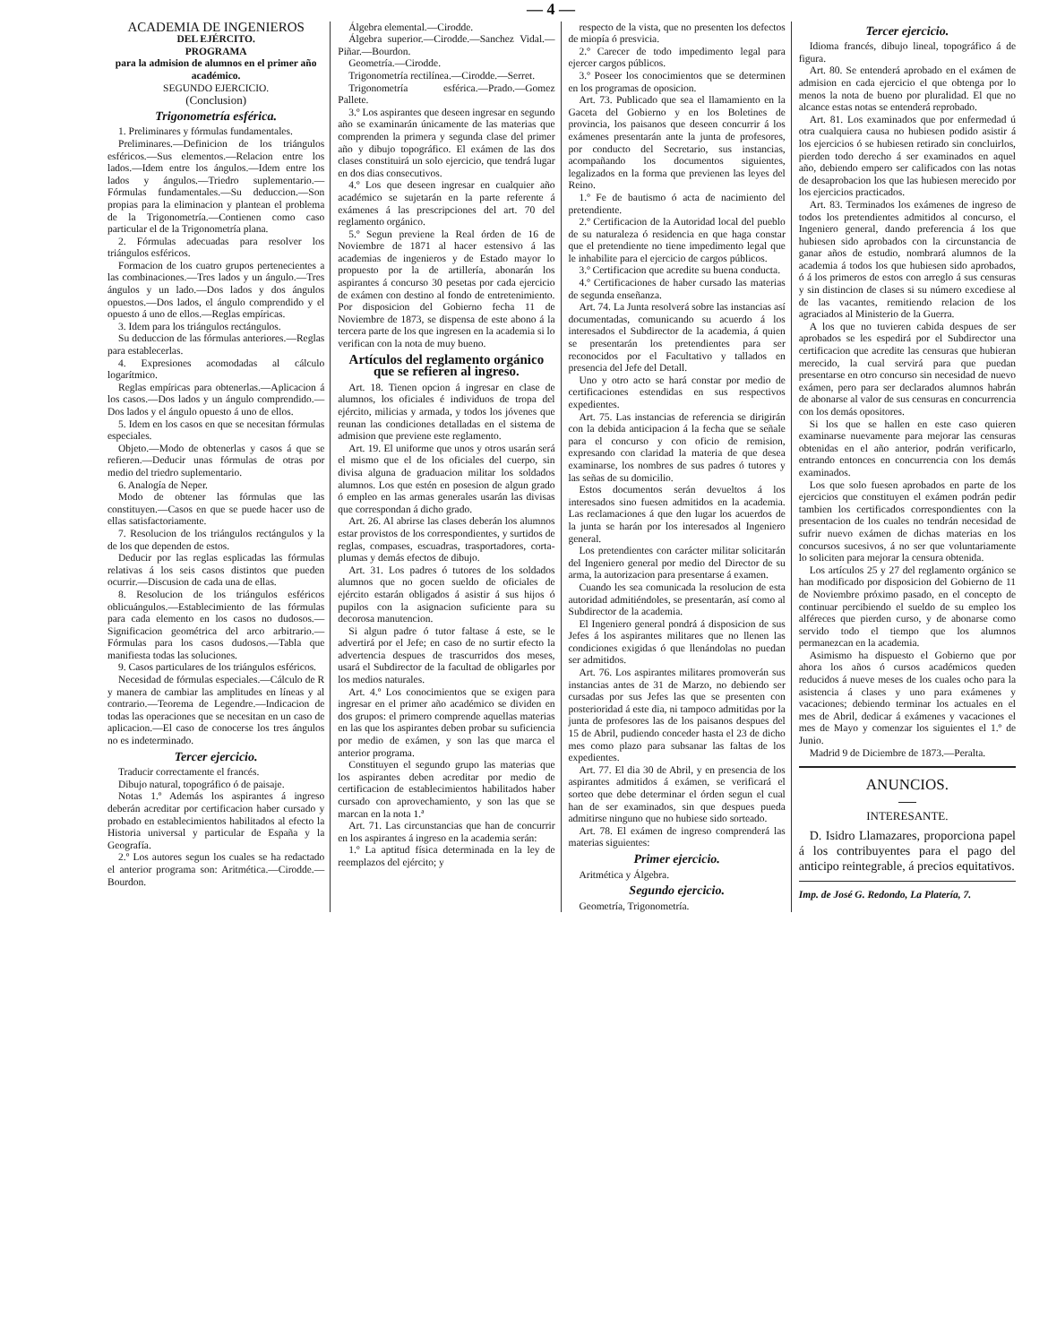— 4 —
ACADEMIA DE INGENIEROS
DEL EJÉRCITO.
PROGRAMA
para la admision de alumnos en el primer año académico.
SEGUNDO EJERCICIO.
(Conclusion)
Trigonometría esférica.
1. Preliminares y fórmulas fundamentales.
Preliminares.—Definicion de los triángulos esféricos.—Sus elementos.—Relacion entre los lados.—Idem entre los ángulos.—Idem entre los lados y ángulos.—Triedro suplementario.—Fórmulas fundamentales.—Su deduccion.—Son propias para la eliminacion y plantean el problema de la Trigonometría.—Contienen como caso particular el de la Trigonometría plana.
2. Fórmulas adecuadas para resolver los triángulos esféricos.
Formacion de los cuatro grupos pertenecientes a las combinaciones.—Tres lados y un ángulo.—Tres ángulos y un lado.—Dos lados y dos ángulos opuestos.—Dos lados, el ángulo comprendido y el opuesto á uno de ellos.—Reglas empíricas.
3. Idem para los triángulos rectángulos.
Su deduccion de las fórmulas anteriores.—Reglas para establecerlas.
4. Expresiones acomodadas al cálculo logarítmico.
Reglas empíricas para obtenerlas.—Aplicacion á los casos.—Dos lados y un ángulo comprendido.—Dos lados y el ángulo opuesto á uno de ellos.
5. Idem en los casos en que se necesitan fórmulas especiales.
Objeto.—Modo de obtenerlas y casos á que se refieren.—Deducir unas fórmulas de otras por medio del triedro suplementario.
6. Analogía de Neper.
Modo de obtener las fórmulas que las constituyen.—Casos en que se puede hacer uso de ellas satisfactoriamente.
7. Resolucion de los triángulos rectángulos y la de los que dependen de estos.
Deducir por las reglas esplicadas las fórmulas relativas á los seis casos distintos que pueden ocurrir.—Discusion de cada una de ellas.
8. Resolucion de los triángulos esféricos oblicuángulos.—Establecimiento de las fórmulas para cada elemento en los casos no dudosos.—Significacion geométrica del arco arbitrario.—Fórmulas para los casos dudosos.—Tabla que manifiesta todas las soluciones.
9. Casos particulares de los triángulos esféricos.
Necesidad de fórmulas especiales.—Cálculo de R y manera de cambiar las amplitudes en líneas y al contrario.—Teorema de Legendre.—Indicacion de todas las operaciones que se necesitan en un caso de aplicacion.—El caso de conocerse los tres ángulos no es indeterminado.
Tercer ejercicio.
Traducir correctamente el francés.
Dibujo natural, topográfico ó de paisaje.
Notas 1.º Además los aspirantes á ingreso deberán acreditar por certificacion haber cursado y probado en establecimientos habilitados al efecto la Historia universal y particular de España y la Geografía.
2.º Los autores segun los cuales se ha redactado el anterior programa son: Aritmética.—Cirodde.—Bourdon.
Álgebra elemental.—Cirodde.
Álgebra superior.—Cirodde.—Sanchez Vidal.—Piñar.—Bourdon.
Geometría.—Cirodde.
Trigonometría rectilínea.—Cirodde.—Serret.
Trigonometría esférica.—Prado.—Gomez Pallete.
3.º Los aspirantes que deseen ingresar en segundo año se examinarán únicamente de las materias que comprenden la primera y segunda clase del primer año y dibujo topográfico. El exámen de las dos clases constituirá un solo ejercicio, que tendrá lugar en dos dias consecutivos.
4.º Los que deseen ingresar en cualquier año académico se sujetarán en la parte referente á exámenes á las prescripciones del art. 70 del reglamento orgánico.
5.º Segun previene la Real órden de 16 de Noviembre de 1871 al hacer estensivo á las academias de ingenieros y de Estado mayor lo propuesto por la de artillería, abonarán los aspirantes á concurso 30 pesetas por cada ejercicio de exámen con destino al fondo de entretenimiento. Por disposicion del Gobierno fecha 11 de Noviembre de 1873, se dispensa de este abono á la tercera parte de los que ingresen en la academia si lo verifican con la nota de muy bueno.
Artículos del reglamento orgánico que se refieren al ingreso.
Art. 18. Tienen opcion á ingresar en clase de alumnos, los oficiales é individuos de tropa del ejército, milicias y armada, y todos los jóvenes que reunan las condiciones detalladas en el sistema de admision que previene este reglamento.
Art. 19. El uniforme que unos y otros usarán será el mismo que el de los oficiales del cuerpo, sin divisa alguna de graduacion militar los soldados alumnos. Los que estén en posesion de algun grado ó empleo en las armas generales usarán las divisas que correspondan á dicho grado.
Art. 26. Al abrirse las clases deberán los alumnos estar provistos de los correspondientes, y surtidos de reglas, compases, escuadras, trasportadores, corta-plumas y demás efectos de dibujo.
Art. 31. Los padres ó tutores de los soldados alumnos que no gocen sueldo de oficiales de ejército estarán obligados á asistir á sus hijos ó pupilos con la asignacion suficiente para su decorosa manutencion.
Si algun padre ó tutor faltase á este, se le advertirá por el Jefe; en caso de no surtir efecto la advertencia despues de trascurridos dos meses, usará el Subdirector de la facultad de obligarles por los medios naturales.
Art. 4.º Los conocimientos que se exigen para ingresar en el primer año académico se dividen en dos grupos: el primero comprende aquellas materias en las que los aspirantes deben probar su suficiencia por medio de exámen, y son las que marca el anterior programa.
Constituyen el segundo grupo las materias que los aspirantes deben acreditar por medio de certificacion de establecimientos habilitados haber cursado con aprovechamiento, y son las que se marcan en la nota 1.ª
Art. 71. Las circunstancias que han de concurrir en los aspirantes á ingreso en la academia serán:
1.º La aptitud física determinada en la ley de reemplazos del ejército; y
respecto de la vista, que no presenten los defectos de miopía ó presvicia.
2.º Carecer de todo impedimento legal para ejercer cargos públicos.
3.º Poseer los conocimientos que se determinen en los programas de oposicion.
Art. 73. Publicado que sea el llamamiento en la Gaceta del Gobierno y en los Boletines de provincia, los paisanos que deseen concurrir á los exámenes presentarán ante la junta de profesores, por conducto del Secretario, sus instancias, acompañando los documentos siguientes, legalizados en la forma que previenen las leyes del Reino.
1.º Fe de bautismo ó acta de nacimiento del pretendiente.
2.º Certificacion de la Autoridad local del pueblo de su naturaleza ó residencia en que haga constar que el pretendiente no tiene impedimento legal que le inhabilite para el ejercicio de cargos públicos.
3.º Certificacion que acredite su buena conducta.
4.º Certificaciones de haber cursado las materias de segunda enseñanza.
Art. 74. La Junta resolverá sobre las instancias así documentadas, comunicando su acuerdo á los interesados el Subdirector de la academia, á quien se presentarán los pretendientes para ser reconocidos por el Facultativo y tallados en presencia del Jefe del Detall.
Uno y otro acto se hará constar por medio de certificaciones estendidas en sus respectivos expedientes.
Art. 75. Las instancias de referencia se dirigirán con la debida anticipacion á la fecha que se señale para el concurso y con oficio de remision, expresando con claridad la materia de que desea examinarse, los nombres de sus padres ó tutores y las señas de su domicilio.
Estos documentos serán devueltos á los interesados sino fuesen admitidos en la academia. Las reclamaciones á que den lugar los acuerdos de la junta se harán por los interesados al Ingeniero general.
Los pretendientes con carácter militar solicitarán del Ingeniero general por medio del Director de su arma, la autorizacion para presentarse á examen.
Cuando les sea comunicada la resolucion de esta autoridad admitiéndoles, se presentarán, así como al Subdirector de la academia.
El Ingeniero general pondrá á disposicion de sus Jefes á los aspirantes militares que no llenen las condiciones exigidas ó que llenándolas no puedan ser admitidos.
Art. 76. Los aspirantes militares promoverán sus instancias antes de 31 de Marzo, no debiendo ser cursadas por sus Jefes las que se presenten con posterioridad á este dia, ni tampoco admitidas por la junta de profesores las de los paisanos despues del 15 de Abril, pudiendo conceder hasta el 23 de dicho mes como plazo para subsanar las faltas de los expedientes.
Art. 77. El dia 30 de Abril, y en presencia de los aspirantes admitidos á exámen, se verificará el sorteo que debe determinar el órden segun el cual han de ser examinados, sin que despues pueda admitirse ninguno que no hubiese sido sorteado.
Art. 78. El exámen de ingreso comprenderá las materias siguientes:
Primer ejercicio.
Aritmética y Álgebra.
Segundo ejercicio.
Geometría, Trigonometría.
Tercer ejercicio.
Idioma francés, dibujo lineal, topográfico á de figura.
Art. 80. Se entenderá aprobado en el exámen de admision en cada ejercicio el que obtenga por lo menos la nota de bueno por pluralidad. El que no alcance estas notas se entenderá reprobado.
Art. 81. Los examinados que por enfermedad ú otra cualquiera causa no hubiesen podido asistir á los ejercicios ó se hubiesen retirado sin concluirlos, pierden todo derecho á ser examinados en aquel año, debiendo empero ser calificados con las notas de desaprobacion los que las hubiesen merecido por los ejercicios practicados.
Art. 83. Terminados los exámenes de ingreso de todos los pretendientes admitidos al concurso, el Ingeniero general, dando preferencia á los que hubiesen sido aprobados con la circunstancia de ganar años de estudio, nombrará alumnos de la academia á todos los que hubiesen sido aprobados, ó á los primeros de estos con arreglo á sus censuras y sin distincion de clases si su número excediese al de las vacantes, remitiendo relacion de los agraciados al Ministerio de la Guerra.
A los que no tuvieren cabida despues de ser aprobados se les espedirá por el Subdirector una certificacion que acredite las censuras que hubieran merecido, la cual servirá para que puedan presentarse en otro concurso sin necesidad de nuevo exámen, pero para ser declarados alumnos habrán de abonarse al valor de sus censuras en concurrencia con los demás opositores.
Si los que se hallen en este caso quieren examinarse nuevamente para mejorar las censuras obtenidas en el año anterior, podrán verificarlo, entrando entonces en concurrencia con los demás examinados.
Los que solo fuesen aprobados en parte de los ejercicios que constituyen el exámen podrán pedir tambien los certificados correspondientes con la presentacion de los cuales no tendrán necesidad de sufrir nuevo exámen de dichas materias en los concursos sucesivos, á no ser que voluntariamente lo soliciten para mejorar la censura obtenida.
Los artículos 25 y 27 del reglamento orgánico se han modificado por disposicion del Gobierno de 11 de Noviembre próximo pasado, en el concepto de continuar percibiendo el sueldo de su empleo los alféreces que pierden curso, y de abonarse como servido todo el tiempo que los alumnos permanezcan en la academia.
Asimismo ha dispuesto el Gobierno que por ahora los años ó cursos académicos queden reducidos á nueve meses de los cuales ocho para la asistencia á clases y uno para exámenes y vacaciones; debiendo terminar los actuales en el mes de Abril, dedicar á exámenes y vacaciones el mes de Mayo y comenzar los siguientes el 1.º de Junio.
Madrid 9 de Diciembre de 1873.—Peralta.
ANUNCIOS.
INTERESANTE.
D. Isidro Llamazares, proporciona papel á los contribuyentes para el pago del anticipo reintegrable, á precios equitativos.
Imp. de José G. Redondo, La Platería, 7.